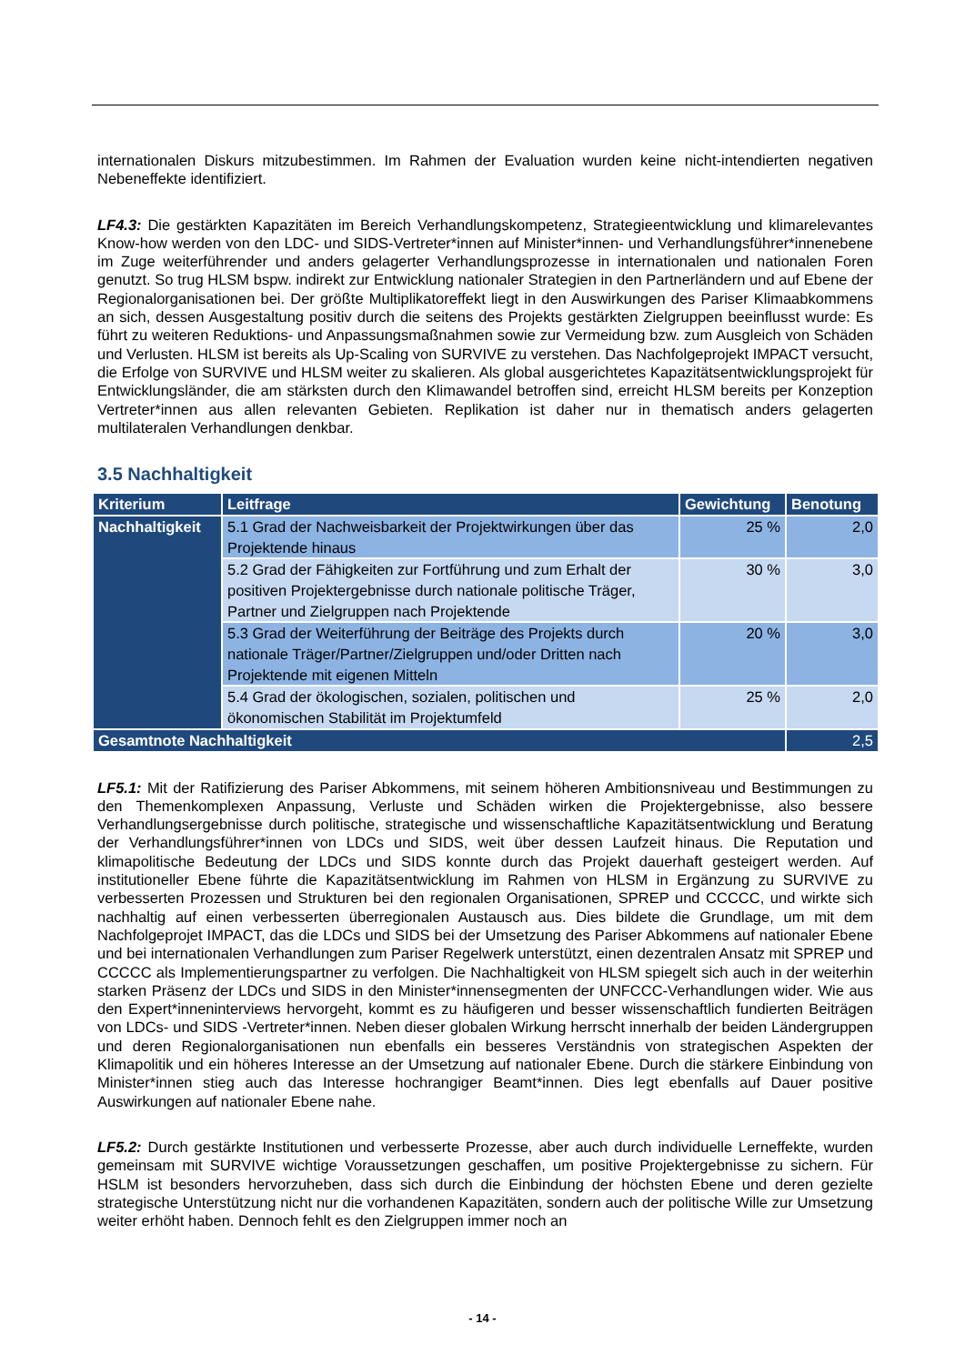internationalen Diskurs mitzubestimmen. Im Rahmen der Evaluation wurden keine nicht-intendierten negativen Nebeneffekte identifiziert.
LF4.3: Die gestärkten Kapazitäten im Bereich Verhandlungskompetenz, Strategieentwicklung und klimarelevantes Know-how werden von den LDC- und SIDS-Vertreter*innen auf Minister*innen- und Verhandlungsführer*innenebene im Zuge weiterführender und anders gelagerter Verhandlungsprozesse in internationalen und nationalen Foren genutzt. So trug HLSM bspw. indirekt zur Entwicklung nationaler Strategien in den Partnerländern und auf Ebene der Regionalorganisationen bei. Der größte Multiplikatoreffekt liegt in den Auswirkungen des Pariser Klimaabkommens an sich, dessen Ausgestaltung positiv durch die seitens des Projekts gestärkten Zielgruppen beeinflusst wurde: Es führt zu weiteren Reduktions- und Anpassungsmaßnahmen sowie zur Vermeidung bzw. zum Ausgleich von Schäden und Verlusten. HLSM ist bereits als Up-Scaling von SURVIVE zu verstehen. Das Nachfolgeprojekt IMPACT versucht, die Erfolge von SURVIVE und HLSM weiter zu skalieren. Als global ausgerichtetes Kapazitätsentwicklungsprojekt für Entwicklungsländer, die am stärksten durch den Klimawandel betroffen sind, erreicht HLSM bereits per Konzeption Vertreter*innen aus allen relevanten Gebieten. Replikation ist daher nur in thematisch anders gelagerten multilateralen Verhandlungen denkbar.
3.5 Nachhaltigkeit
| Kriterium | Leitfrage | Gewichtung | Benotung |
| --- | --- | --- | --- |
| Nachhaltigkeit | 5.1 Grad der Nachweisbarkeit der Projektwirkungen über das Projektende hinaus | 25 % | 2,0 |
| | 5.2 Grad der Fähigkeiten zur Fortführung und zum Erhalt der positiven Projektergebnisse durch nationale politische Träger, Partner und Zielgruppen nach Projektende | 30 % | 3,0 |
| | 5.3 Grad der Weiterführung der Beiträge des Projekts durch nationale Träger/Partner/Zielgruppen und/oder Dritten nach Projektende mit eigenen Mitteln | 20 % | 3,0 |
| | 5.4 Grad der ökologischen, sozialen, politischen und ökonomischen Stabilität im Projektumfeld | 25 % | 2,0 |
| Gesamtnote Nachhaltigkeit | | | 2,5 |
LF5.1: Mit der Ratifizierung des Pariser Abkommens, mit seinem höheren Ambitionsniveau und Bestimmungen zu den Themenkomplexen Anpassung, Verluste und Schäden wirken die Projektergebnisse, also bessere Verhandlungsergebnisse durch politische, strategische und wissenschaftliche Kapazitätsentwicklung und Beratung der Verhandlungsführer*innen von LDCs und SIDS, weit über dessen Laufzeit hinaus. Die Reputation und klimapolitische Bedeutung der LDCs und SIDS konnte durch das Projekt dauerhaft gesteigert werden. Auf institutioneller Ebene führte die Kapazitätsentwicklung im Rahmen von HLSM in Ergänzung zu SURVIVE zu verbesserten Prozessen und Strukturen bei den regionalen Organisationen, SPREP und CCCCC, und wirkte sich nachhaltig auf einen verbesserten überregionalen Austausch aus. Dies bildete die Grundlage, um mit dem Nachfolgeprojet IMPACT, das die LDCs und SIDS bei der Umsetzung des Pariser Abkommens auf nationaler Ebene und bei internationalen Verhandlungen zum Pariser Regelwerk unterstützt, einen dezentralen Ansatz mit SPREP und CCCCC als Implementierungspartner zu verfolgen. Die Nachhaltigkeit von HLSM spiegelt sich auch in der weiterhin starken Präsenz der LDCs und SIDS in den Minister*innensegmenten der UNFCCC-Verhandlungen wider. Wie aus den Expert*inneninterviews hervorgeht, kommt es zu häufigeren und besser wissenschaftlich fundierten Beiträgen von LDCs- und SIDS -Vertreter*innen. Neben dieser globalen Wirkung herrscht innerhalb der beiden Ländergruppen und deren Regionalorganisationen nun ebenfalls ein besseres Verständnis von strategischen Aspekten der Klimapolitik und ein höheres Interesse an der Umsetzung auf nationaler Ebene. Durch die stärkere Einbindung von Minister*innen stieg auch das Interesse hochrangiger Beamt*innen. Dies legt ebenfalls auf Dauer positive Auswirkungen auf nationaler Ebene nahe.
LF5.2: Durch gestärkte Institutionen und verbesserte Prozesse, aber auch durch individuelle Lerneffekte, wurden gemeinsam mit SURVIVE wichtige Voraussetzungen geschaffen, um positive Projektergebnisse zu sichern. Für HSLM ist besonders hervorzuheben, dass sich durch die Einbindung der höchsten Ebene und deren gezielte strategische Unterstützung nicht nur die vorhandenen Kapazitäten, sondern auch der politische Wille zur Umsetzung weiter erhöht haben. Dennoch fehlt es den Zielgruppen immer noch an
- 14 -